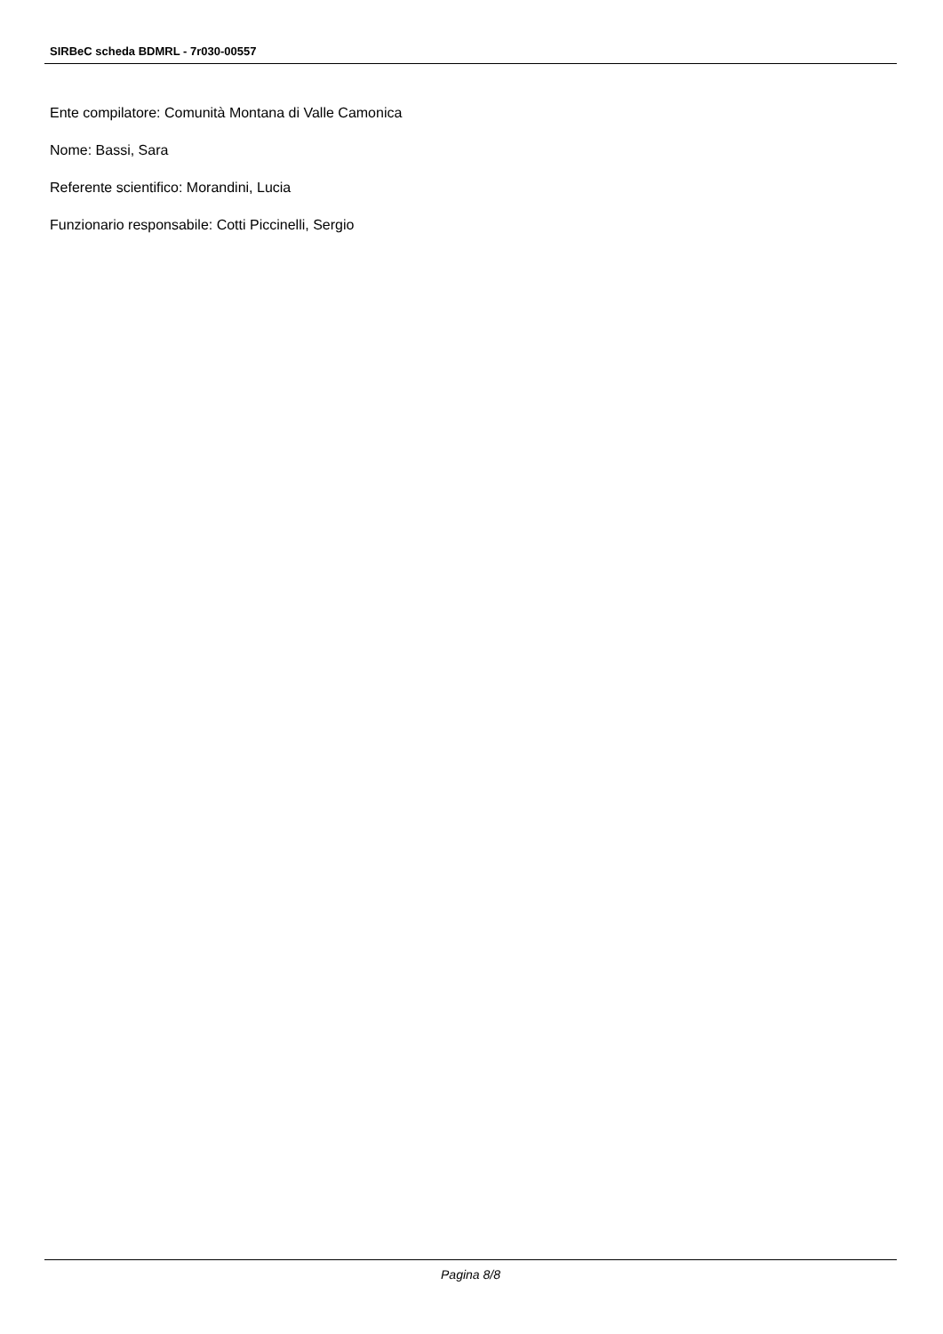SIRBeC scheda BDMRL - 7r030-00557
Ente compilatore: Comunità Montana di Valle Camonica
Nome: Bassi, Sara
Referente scientifico: Morandini, Lucia
Funzionario responsabile: Cotti Piccinelli, Sergio
Pagina 8/8